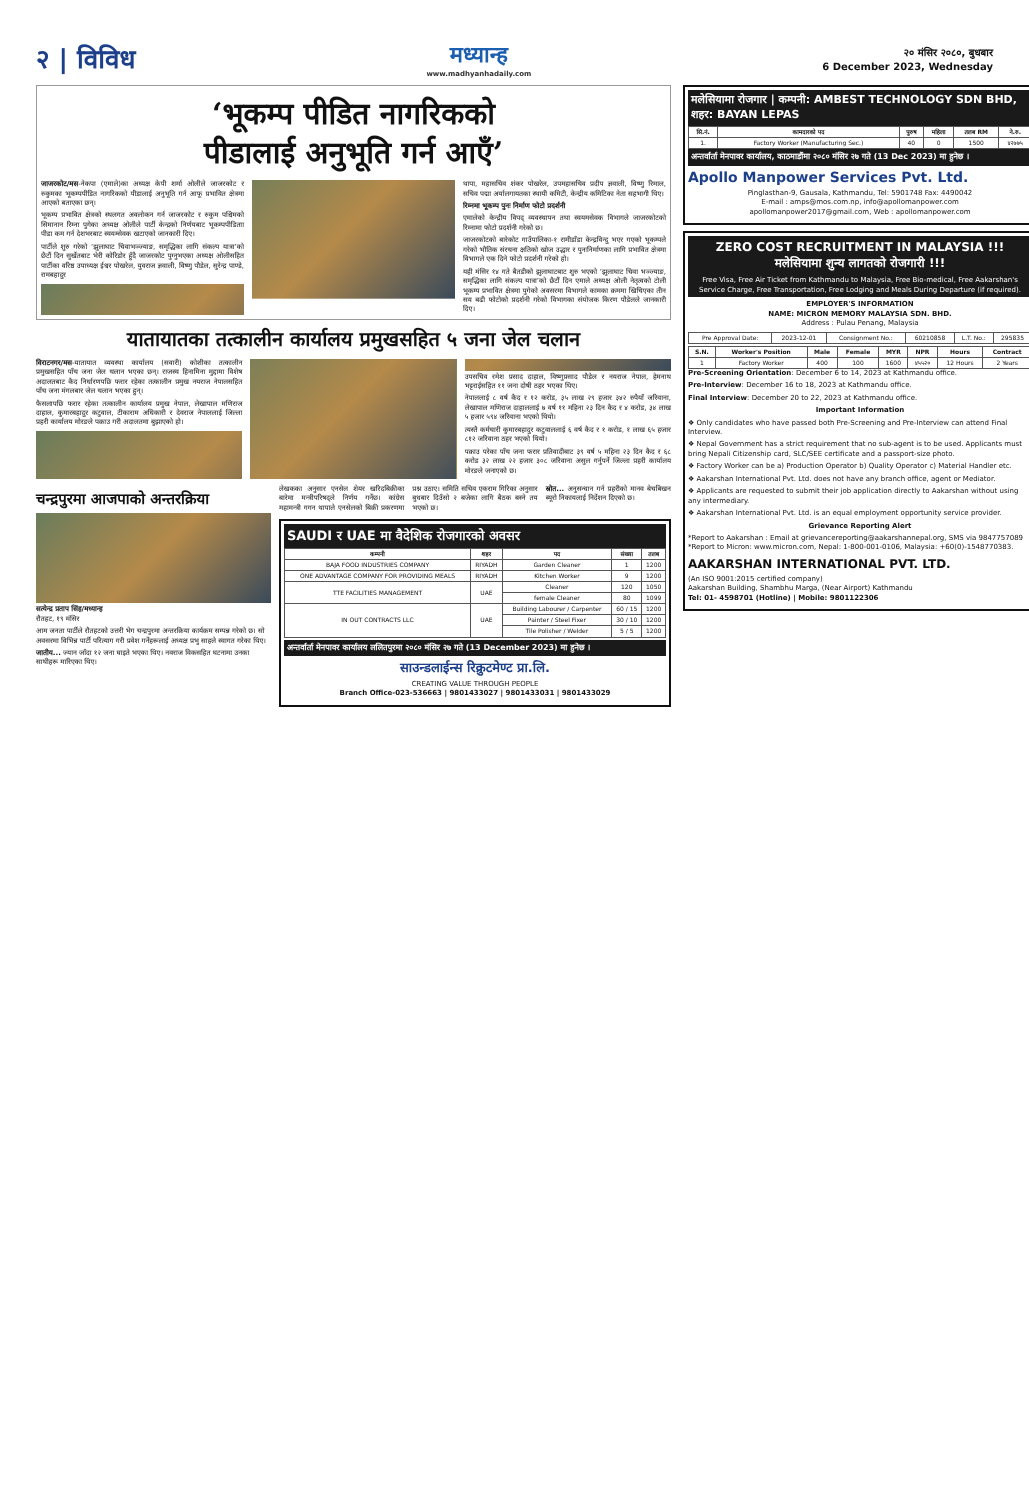२ | विविध
मध्यान्ह
www.madhyanhadaily.com
२० मंसिर २०८०, बुधबार
6 December 2023, Wednesday
‘भूकम्प पीडित नागरिकको
पीडालाई अनुभूति गर्न आएँ’
जाजरकोट/मस-नेकपा (एमाले)का अध्यक्ष केपी शर्मा ओलीले जाजरकोट र रुकुमका भूकम्पपीडित नागरिकको पीडालाई अनुभूति गर्न आफू प्रभावित क्षेत्रमा आएको बताएका छन्।
भूकम्प प्रभावित क्षेत्रको स्थलगत अवलोकन गर्न जाजरकोट र रुकुम पश्चिमको सिमानान रिम्ना पुगेका अध्यक्ष ओलीले पार्टी केन्द्रको निर्णयबाट भूकम्पपीडिताा पीडा कम गर्न देशभरबाट स्वयम्सेवक खटाएको जानकारी दिए।
पार्टीले शुरु गरेको ‘झुलाघाट चिवाभञ्ज्याङ, समृद्धिका लागि संकल्प यात्रा’को छैटौं दिन सुर्खेतबाट भेरी कोरिडोर हुँदै जाजरकोट पुग्नुभएका अध्यक्ष ओलीसहित पार्टीका वरिष्ठ उपाध्यक्ष ईश्वर पोखरेल, युवराज ज्ञवाली, विष्णु पौडेल, सुरेन्द्र पाण्डे, रामबहादुर
थापा, महासचिव शंकर पोखरेल, उपमहासचिव प्रदीप ज्ञवाली, विष्णु रिमाल, सचिव पद्मा अर्यालगायतका स्थायी कमिटी, केन्द्रीय कमिटिका नेता सहभागी थिए।
रिम्नमा भूकम्प पुनः निर्माण फोटो प्रदर्शनी
एमालेको केन्द्रीय विपद् व्यवस्थापन तथा स्वयमसेवक विभागले जाजरकोटको रिम्नामा फोटो प्रदर्शनी गरेको छ।
जाजरकोटको बारेकोट गाउँपालिका-१ रामीडाँडा केन्द्रविन्दु भएर गएको भूकम्पले गरेको भौतिक संरचना क्षतिको खोज उद्धार र पुनःनिर्माणका लागि प्रभावित क्षेत्रमा विभागले एक दिने फोटो प्रदर्शनी गरेको हो।
यही मंसिर १४ गते बैतडीको झुलाघाटबाट शुरु भएको ‘झुलाघाट चिवा भञ्ज्याङ, समृद्धिका लागि संकल्प यात्रा’को छैटौं दिन एमाले अध्यक्ष ओली नेतृत्वको टोली भूकम्प प्रभावित क्षेत्रमा पुगेको अवसरमा विभागले कामका क्रममा खिचिएका तीन सय बढी फोटोको प्रदर्शनी गरेको विभागका संयोजक किरण पौडेलले जानकारी दिए।
यातायातका तत्कालीन कार्यालय प्रमुखसहित ५ जना जेल चलान
विराटनगर/मस-यातायात व्यवस्था कार्यालय (सवारी) कोशीका तत्कालीन प्रमुखसहित पाँच जना जेल चलान भएका छन्। राजस्व हिनामिना मुद्दामा विशेष अदालतबाट कैद निर्धारणपछि फरार रहेका तत्कालीन प्रमुख नयराज नेपालसहित पाँच जना मंगलबार जेल चलान भएका हुन्।
फैसलापछि फरार रहेका तत्कालीन कार्यालय प्रमुख नेपाल, लेखापाल मणिराज दाहाल, कुमारबहादुर कटुवाल, टीकाराम अधिकारी र देवराज नेपाललाई जिल्ला प्रहरी कार्यालय मोरङले पक्राउ गरी अदालतमा बुझाएको हो।
उपसचिव रमेश प्रसाद दाहाल, विष्णुप्रसाद पौडेल र नयराज नेपाल, हेमनाथ भट्टराईसहित ११ जना दोषी ठहर भएका थिए।
नेपाललाई ८ वर्ष कैद र १२ करोड, ३५ लाख २९ हजार ३४२ रुपैयाँ जरिवाना, लेखापाल मणिराज दाहाललाई ७ वर्ष ११ महिना २३ दिन कैद र ४ करोड, ३४ लाख ५ हजार ५९४ जरिवाना भएको थियो।
त्यस्तै कर्मचारी कुमारबहादुर कटुवाललाई ६ वर्ष कैद र १ करोड, १ लाख ६५ हजार ८१२ जरिवाना ठहर भएको थियो।
पक्राउ परेका पाँच जना फरार प्रतिवादीबाट ३९ वर्ष ५ महिना २३ दिन कैद र ६८ करोड ३२ लाख २२ हजार ३०८ जरिवाना असुल गर्नुपर्ने जिल्ला प्रहरी कार्यालय मोरङले जनाएको छ।
चन्द्रपुरमा आजपाको अन्तरक्रिया
सत्येन्द्र प्रताप सिंह/मध्यान्ह
रौतहट, १९ मंसिर
आम जनता पार्टीले रौतहटको उत्तरी भेग चन्द्रपुरमा अन्तरक्रिया कार्यक्रम सम्पन्न गरेको छ। सो अवसरमा विभिन्न पार्टी परित्याग गरी प्रवेश गर्नेहरूलाई अध्यक्ष प्रभु साहले स्वागत गरेका थिए।
जातीय... ज्यान जाँदा १२ जना घाइते भएका थिए। नवराज विकसहित घटनामा उनका साथीहरू मारिएका थिए।
लेखकका अनुसार एनसेल शेयर खरिदबिक्रीका बारेमा मन्त्रीपरिषद्ले निर्णय गर्नेछ। कांग्रेस महामन्त्री गगन थापाले एनसेलको बिक्री प्रकरणमा प्रश्न उठाए। समिति सचिव एकराम गिरिका अनुसार बुधबार दिउँसो २ बजेका लागि बैठक बस्ने तय भएको छ।
स्रोत... अनुसन्धान गर्न प्रहरीको मानव बेचबिखन ब्यूरो निकायलाई निर्देशन दिएको छ।
SAUDI र UAE मा वैदेशिक रोजगारको अवसर
| कम्पनी | शहर | पद | संख्या | तलब |
| --- | --- | --- | --- | --- |
| BAJA FOOD INDUSTRIES COMPANY | RIYADH | Garden Cleaner | 1 | 1200 |
| ONE ADVANTAGE COMPANY FOR PROVIDING MEALS | RIYADH | Kitchen Worker | 9 | 1200 |
| TTE FACILITIES MANAGEMENT | UAE | Cleaner | 120 | 1050 |
| | | female Cleaner | 80 | 1099 |
| IN OUT CONTRACTS LLC | UAE | Building Labourer / Carpenter | 60 / 15 | 1200 |
| | | Painter / Steel Fixer | 30 / 10 | 1200 |
| | | Tile Polisher / Welder | 5 / 5 | 1200 |
अन्तर्वार्ता मेनपावर कार्यालय ललितपुरमा २०८० मंसिर २७ गते (13 December 2023) मा हुनेछ ।
साउन्डलाईन्स रिक्रुटमेण्ट प्रा.लि.
CREATING VALUE THROUGH PEOPLE
Branch Office-023-536663 | 9801433027 | 9801433031 | 9801433029
मलेसियामा रोजगार | कम्पनी: AMBEST TECHNOLOGY SDN BHD, शहर: BAYAN LEPAS
| सि.नं. | कामदारको पद | पुरुष | महिला | तलब RM | ने.रु. |
| --- | --- | --- | --- | --- | --- |
| 1. | Factory Worker (Manufacturing Sec.) | 40 | 0 | 1500 | ४२७७५ |
अन्तर्वार्ता मेनपावर कार्यालय, काठमाडौंमा २०८० मंसिर २७ गते (13 Dec 2023) मा हुनेछ ।
Apollo Manpower Services Pvt. Ltd.
Pinglasthan-9, Gausala, Kathmandu, Tel: 5901748 Fax: 4490042
E-mail : amps@mos.com.np, info@apollomanpower.com
apollomanpower2017@gmail.com, Web : apollomanpower.com
ZERO COST RECRUITMENT IN MALAYSIA !!!
मलेसियामा शुन्य लागतको रोजगारी !!!
Free Visa, Free Air Ticket from Kathmandu to Malaysia, Free Bio-medical, Free Aakarshan's Service Charge, Free Transportation, Free Lodging and Meals During Departure (if required).
EMPLOYER'S INFORMATION
NAME: MICRON MEMORY MALAYSIA SDN. BHD.
Address : Pulau Penang, Malaysia
| Pre Approval Date: | 2023-12-01 | Consignment No.: | 60210858 | L.T. No.: | 295835 |
| S.N. | Worker's Position | Male | Female | MYR | NPR | Hours | Contract |
| --- | --- | --- | --- | --- | --- | --- | --- |
| 1 | Factory Worker | 400 | 100 | 1600 | ४५५२० | 12 Hours | 2 Years |
Pre-Screening Orientation: December 6 to 14, 2023 at Kathmandu office.
Pre-Interview: December 16 to 18, 2023 at Kathmandu office.
Final Interview: December 20 to 22, 2023 at Kathmandu office.
Important Information
❖ Only candidates who have passed both Pre-Screening and Pre-Interview can attend Final Interview.
❖ Nepal Government has a strict requirement that no sub-agent is to be used. Applicants must bring Nepali Citizenship card, SLC/SEE certificate and a passport-size photo.
❖ Factory Worker can be a) Production Operator b) Quality Operator c) Material Handler etc.
❖ Aakarshan International Pvt. Ltd. does not have any branch office, agent or Mediator.
❖ Applicants are requested to submit their job application directly to Aakarshan without using any intermediary.
❖ Aakarshan International Pvt. Ltd. is an equal employment opportunity service provider.
Grievance Reporting Alert
*Report to Aakarshan : Email at grievancereporting@aakarshannepal.org, SMS via 9847757089
*Report to Micron: www.micron.com, Nepal: 1-800-001-0106, Malaysia: +60(0)-1548770383.
AAKARSHAN INTERNATIONAL PVT. LTD.
(An ISO 9001:2015 certified company)
Aakarshan Building, Shambhu Marga, (Near Airport) Kathmandu
Tel: 01- 4598701 (Hotline) | Mobile: 9801122306